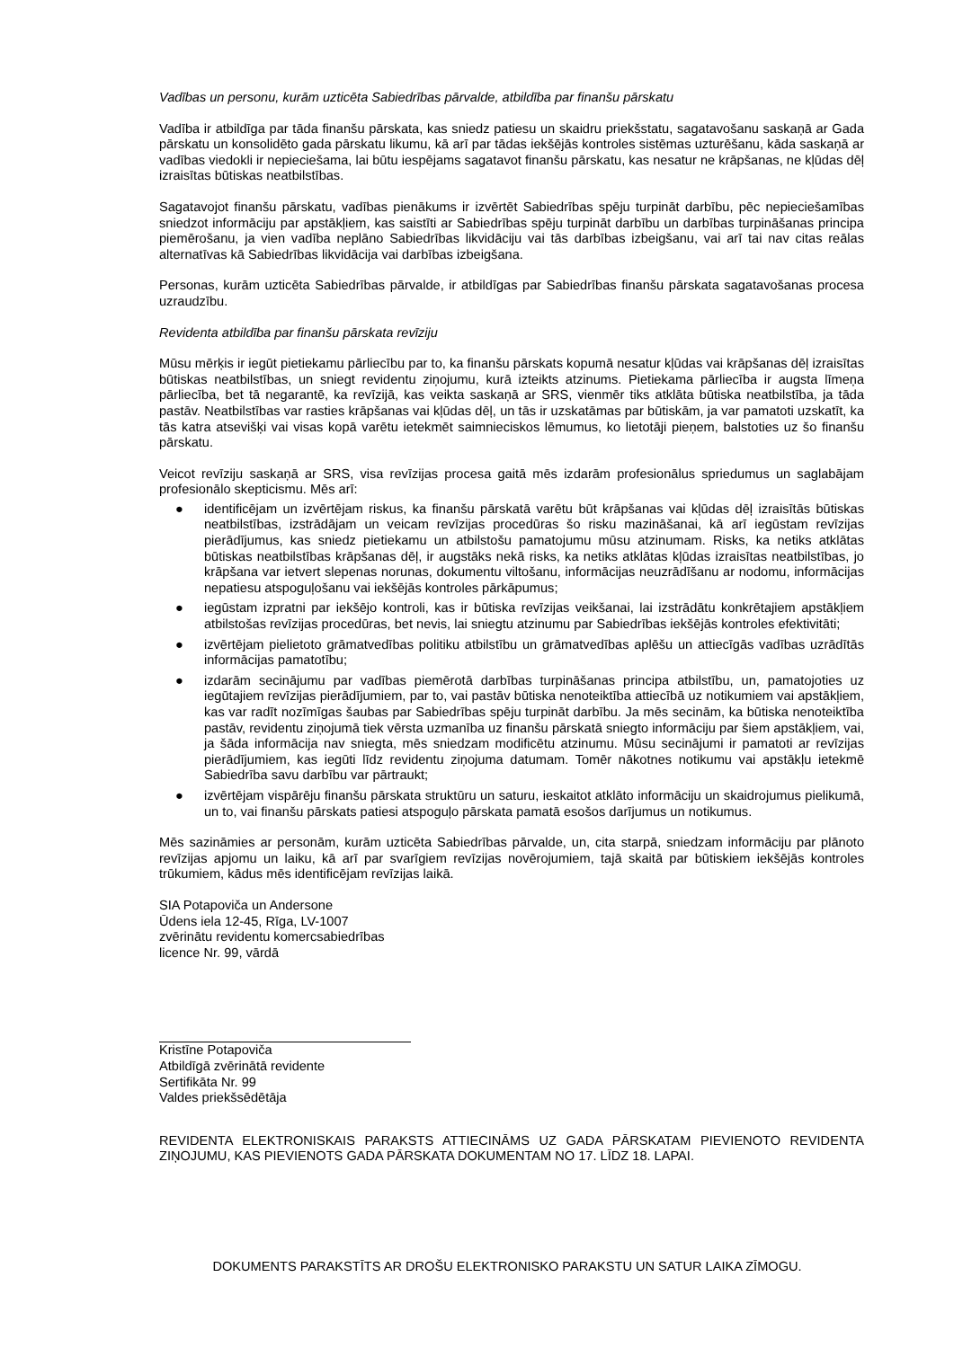Vadības un personu, kurām uzticēta Sabiedrības pārvalde, atbildība par finanšu pārskatu
Vadība ir atbildīga par tāda finanšu pārskata, kas sniedz patiesu un skaidru priekšstatu, sagatavošanu saskaņā ar Gada pārskatu un konsolidēto gada pārskatu likumu, kā arī par tādas iekšējās kontroles sistēmas uzturēšanu, kāda saskaņā ar vadības viedokli ir nepieciešama, lai būtu iespējams sagatavot finanšu pārskatu, kas nesatur ne krāpšanas, ne kļūdas dēļ izraisītas būtiskas neatbilstības.
Sagatavojot finanšu pārskatu, vadības pienākums ir izvērtēt Sabiedrības spēju turpināt darbību, pēc nepieciešamības sniedzot informāciju par apstākļiem, kas saistīti ar Sabiedrības spēju turpināt darbību un darbības turpināšanas principa piemērošanu, ja vien vadība neplāno Sabiedrības likvidāciju vai tās darbības izbeigšanu, vai arī tai nav citas reālas alternatīvas kā Sabiedrības likvidācija vai darbības izbeigšana.
Personas, kurām uzticēta Sabiedrības pārvalde, ir atbildīgas par Sabiedrības finanšu pārskata sagatavošanas procesa uzraudzību.
Revidenta atbildība par finanšu pārskata revīziju
Mūsu mērķis ir iegūt pietiekamu pārliecību par to, ka finanšu pārskats kopumā nesatur kļūdas vai krāpšanas dēļ izraisītas būtiskas neatbilstības, un sniegt revidentu ziņojumu, kurā izteikts atzinums. Pietiekama pārliecība ir augsta līmeņa pārliecība, bet tā negarantē, ka revīzijā, kas veikta saskaņā ar SRS, vienmēr tiks atklāta būtiska neatbilstība, ja tāda pastāv. Neatbilstības var rasties krāpšanas vai kļūdas dēļ, un tās ir uzskatāmas par būtiskām, ja var pamatoti uzskatīt, ka tās katra atsevišķi vai visas kopā varētu ietekmēt saimnieciskos lēmumus, ko lietotāji pieņem, balstoties uz šo finanšu pārskatu.
Veicot revīziju saskaņā ar SRS, visa revīzijas procesa gaitā mēs izdarām profesionālus spriedumus un saglabājam profesionālo skepticismu. Mēs arī:
● identificējam un izvērtējam riskus, ka finanšu pārskatā varētu būt krāpšanas vai kļūdas dēļ izraisītās būtiskas neatbilstības, izstrādājam un veicam revīzijas procedūras šo risku mazināšanai, kā arī iegūstam revīzijas pierādījumus, kas sniedz pietiekamu un atbilstošu pamatojumu mūsu atzinumam. Risks, ka netiks atklātas būtiskas neatbilstības krāpšanas dēļ, ir augstāks nekā risks, ka netiks atklātas kļūdas izraisītas neatbilstības, jo krāpšana var ietvert slepenas norunas, dokumentu viltošanu, informācijas neuzrādīšanu ar nodomu, informācijas nepatiesu atspoguļošanu vai iekšējās kontroles pārkāpumus;
● iegūstam izpratni par iekšējo kontroli, kas ir būtiska revīzijas veikšanai, lai izstrādātu konkrētajiem apstākļiem atbilstošas revīzijas procedūras, bet nevis, lai sniegtu atzinumu par Sabiedrības iekšējās kontroles efektivitāti;
● izvērtējam pielietoto grāmatvedības politiku atbilstību un grāmatvedības aplēšu un attiecīgās vadības uzrādītās informācijas pamatotību;
● izdarām secinājumu par vadības piemērotā darbības turpināšanas principa atbilstību, un, pamatojoties uz iegūtajiem revīzijas pierādījumiem, par to, vai pastāv būtiska nenoteiktība attiecībā uz notikumiem vai apstākļiem, kas var radīt nozīmīgas šaubas par Sabiedrības spēju turpināt darbību. Ja mēs secinām, ka būtiska nenoteiktība pastāv, revidentu ziņojumā tiek vērsta uzmanība uz finanšu pārskatā sniegto informāciju par šiem apstākļiem, vai, ja šāda informācija nav sniegta, mēs sniedzam modificētu atzinumu. Mūsu secinājumi ir pamatoti ar revīzijas pierādījumiem, kas iegūti līdz revidentu ziņojuma datumam. Tomēr nākotnes notikumu vai apstākļu ietekmē Sabiedrība savu darbību var pārtraukt;
● izvērtējam vispārēju finanšu pārskata struktūru un saturu, ieskaitot atklāto informāciju un skaidrojumus pielikumā, un to, vai finanšu pārskats patiesi atspoguļo pārskata pamatā esošos darījumus un notikumus.
Mēs sazināmies ar personām, kurām uzticēta Sabiedrības pārvalde, un, cita starpā, sniedzam informāciju par plānoto revīzijas apjomu un laiku, kā arī par svarīgiem revīzijas novērojumiem, tajā skaitā par būtiskiem iekšējās kontroles trūkumiem, kādus mēs identificējam revīzijas laikā.
SIA Potapoviča un Andersone
Ūdens iela 12-45, Rīga, LV-1007
zvērinātu revidentu komercsabiedrības
licence Nr. 99, vārdā
Kristīne Potapoviča
Atbildīgā zvērinātā revidente
Sertifikāta Nr. 99
Valdes priekšsēdētāja
REVIDENTA ELEKTRONISKAIS PARAKSTS ATTIECINĀMS UZ GADA PĀRSKATAM PIEVIENOTO REVIDENTA ZIŅOJUMU, KAS PIEVIENOTS GADA PĀRSKATA DOKUMENTAM NO 17. LĪDZ 18. LAPAI.
DOKUMENTS PARAKSTĪTS AR DROŠU ELEKTRONISKO PARAKSTU UN SATUR LAIKA ZĪMOGU.